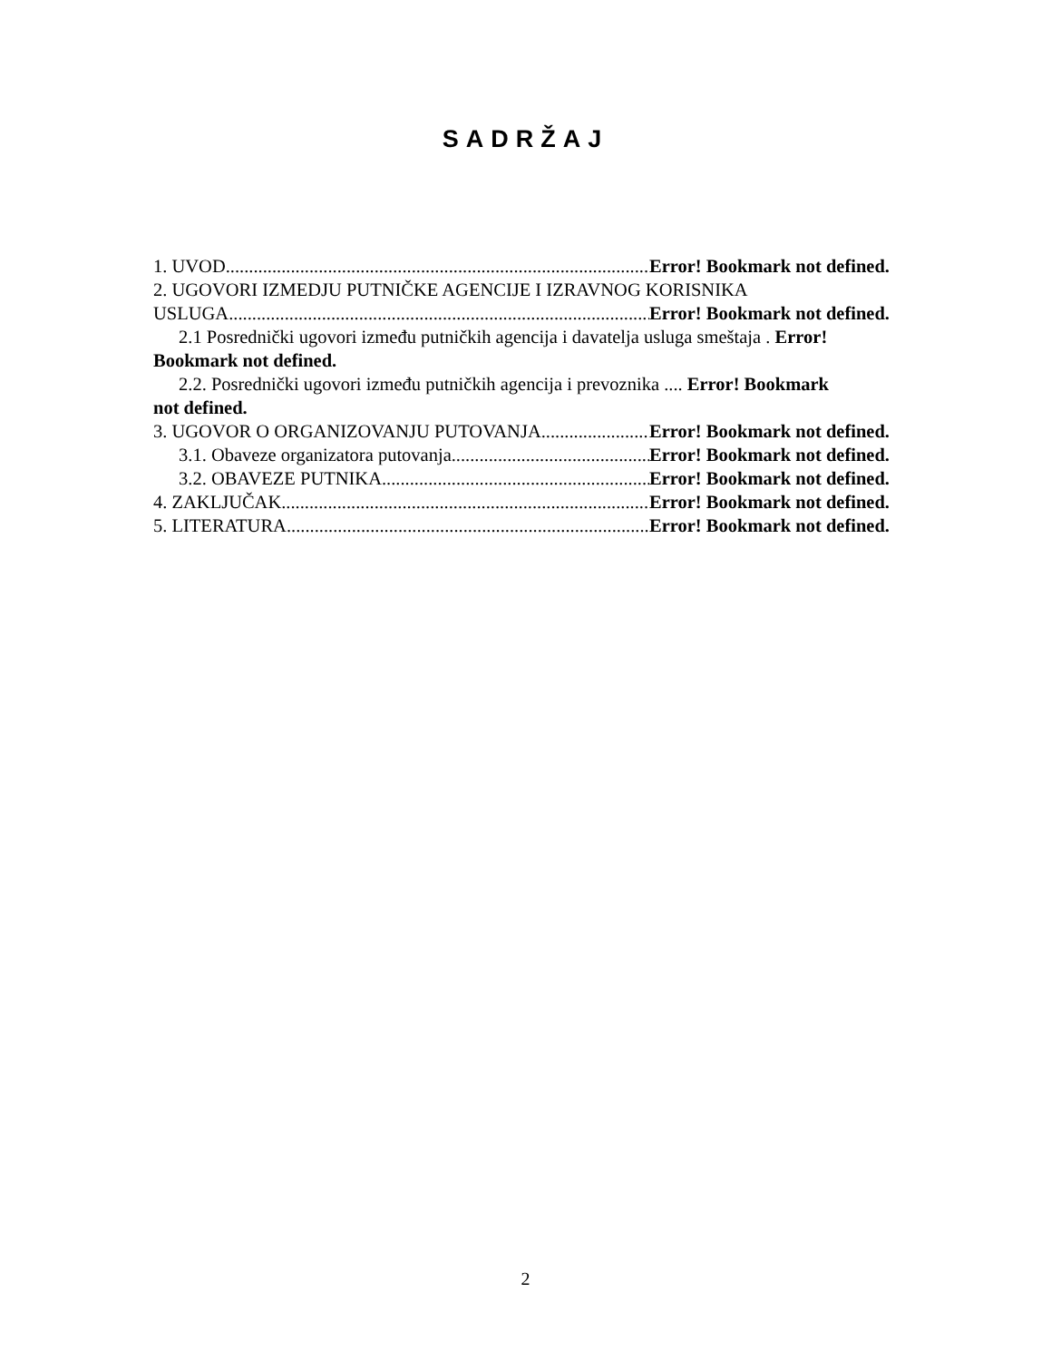SADRŽAJ
1. UVOD Error! Bookmark not defined.
2. UGOVORI IZMEDJU PUTNIČKE AGENCIJE I IZRAVNOG KORISNIKA
USLUGA Error! Bookmark not defined.
2.1 Posrednički ugovori između putničkih agencija i davatelja usluga smeštaja . Error!
Bookmark not defined.
2.2. Posrednički ugovori između putničkih agencija i prevoznika .... Error! Bookmark
not defined.
3. UGOVOR O ORGANIZOVANJU PUTOVANJA Error! Bookmark not defined.
3.1. Obaveze organizatora putovanja Error! Bookmark not defined.
3.2. OBAVEZE PUTNIKA Error! Bookmark not defined.
4. ZAKLJUČAK Error! Bookmark not defined.
5. LITERATURA Error! Bookmark not defined.
2